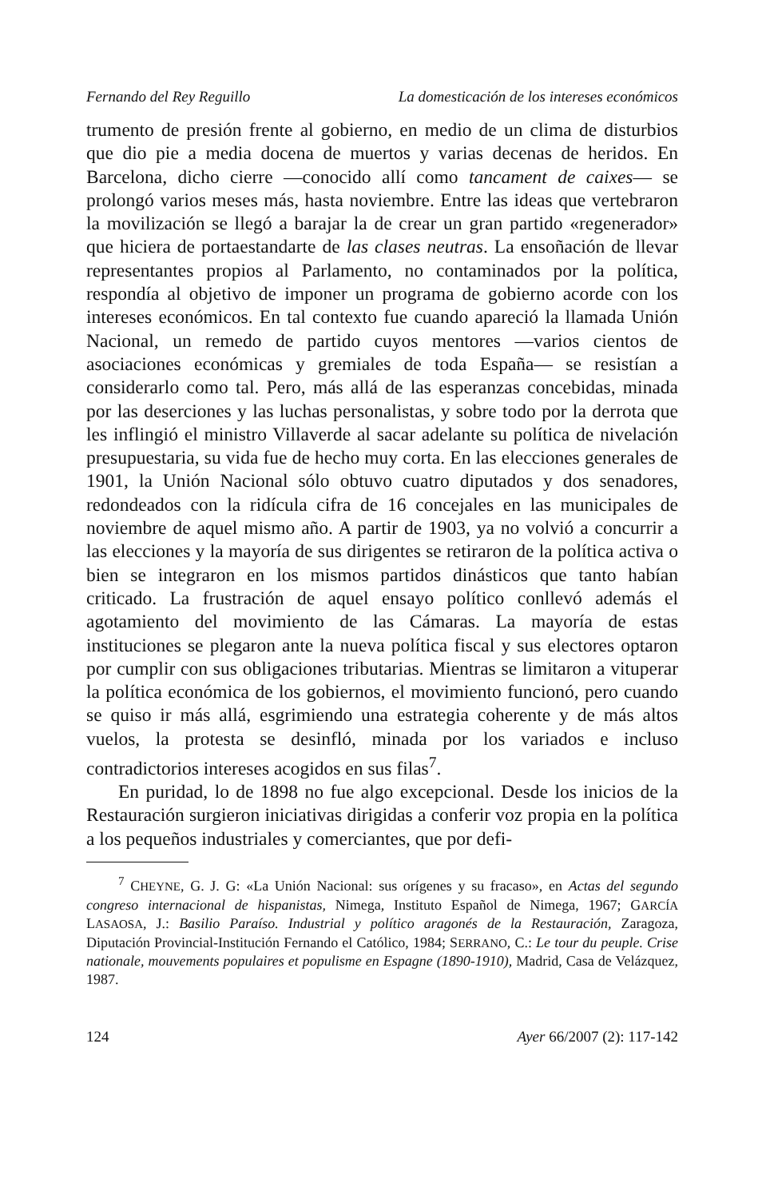Fernando del Rey Reguillo La domesticación de los intereses económicos
trumento de presión frente al gobierno, en medio de un clima de disturbios que dio pie a media docena de muertos y varias decenas de heridos. En Barcelona, dicho cierre —conocido allí como tancament de caixes— se prolongó varios meses más, hasta noviembre. Entre las ideas que vertebraron la movilización se llegó a barajar la de crear un gran partido «regenerador» que hiciera de portaestandarte de las clases neutras. La ensoñación de llevar representantes propios al Parlamento, no contaminados por la política, respondía al objetivo de imponer un programa de gobierno acorde con los intereses económicos. En tal contexto fue cuando apareció la llamada Unión Nacional, un remedo de partido cuyos mentores —varios cientos de asociaciones económicas y gremiales de toda España— se resistían a considerarlo como tal. Pero, más allá de las esperanzas concebidas, minada por las deserciones y las luchas personalistas, y sobre todo por la derrota que les inflingió el ministro Villaverde al sacar adelante su política de nivelación presupuestaria, su vida fue de hecho muy corta. En las elecciones generales de 1901, la Unión Nacional sólo obtuvo cuatro diputados y dos senadores, redondeados con la ridícula cifra de 16 concejales en las municipales de noviembre de aquel mismo año. A partir de 1903, ya no volvió a concurrir a las elecciones y la mayoría de sus dirigentes se retiraron de la política activa o bien se integraron en los mismos partidos dinásticos que tanto habían criticado. La frustración de aquel ensayo político conllevó además el agotamiento del movimiento de las Cámaras. La mayoría de estas instituciones se plegaron ante la nueva política fiscal y sus electores optaron por cumplir con sus obligaciones tributarias. Mientras se limitaron a vituperar la política económica de los gobiernos, el movimiento funcionó, pero cuando se quiso ir más allá, esgrimiendo una estrategia coherente y de más altos vuelos, la protesta se desinfló, minada por los variados e incluso contradictorios intereses acogidos en sus filas<sup>7</sup>.
En puridad, lo de 1898 no fue algo excepcional. Desde los inicios de la Restauración surgieron iniciativas dirigidas a conferir voz propia en la política a los pequeños industriales y comerciantes, que por defi-
<sup>7</sup> CHEYNE, G. J. G: «La Unión Nacional: sus orígenes y su fracaso», en Actas del segundo congreso internacional de hispanistas, Nimega, Instituto Español de Nimega, 1967; GARCÍA LASAOSA, J.: Basilio Paraíso. Industrial y político aragonés de la Restauración, Zaragoza, Diputación Provincial-Institución Fernando el Católico, 1984; SERRANO, C.: Le tour du peuple. Crise nationale, mouvements populaires et populisme en Espagne (1890-1910), Madrid, Casa de Velázquez, 1987.
124 Ayer 66/2007 (2): 117-142